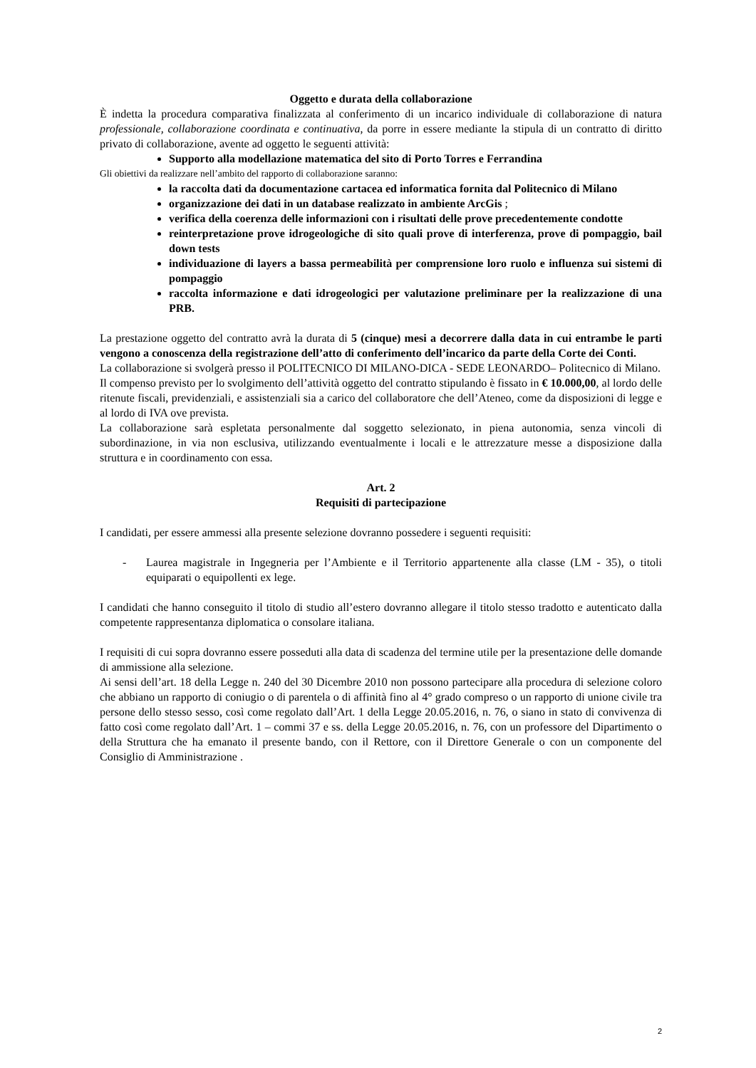Oggetto e durata della collaborazione
È indetta la procedura comparativa finalizzata al conferimento di un incarico individuale di collaborazione di natura professionale, collaborazione coordinata e continuativa, da porre in essere mediante la stipula di un contratto di diritto privato di collaborazione, avente ad oggetto le seguenti attività:
Supporto alla modellazione matematica del sito di Porto Torres e Ferrandina
Gli obiettivi da realizzare nell’ambito del rapporto di collaborazione saranno:
la raccolta dati da documentazione cartacea ed informatica fornita dal Politecnico di Milano
organizzazione dei dati in un database realizzato in ambiente ArcGis ;
verifica della coerenza delle informazioni con i risultati delle prove precedentemente condotte
reinterpretazione prove idrogeologiche di sito quali prove di interferenza, prove di pompaggio, bail down tests
individuazione di layers a bassa permeabilità per comprensione loro ruolo e influenza sui sistemi di pompaggio
raccolta informazione e dati idrogeologici per valutazione preliminare per la realizzazione di una PRB.
La prestazione oggetto del contratto avrà la durata di 5 (cinque) mesi a decorrere dalla data in cui entrambe le parti vengono a conoscenza della registrazione dell’atto di conferimento dell’incarico da parte della Corte dei Conti.
La collaborazione si svolgerà presso il POLITECNICO DI MILANO-DICA - SEDE LEONARDO– Politecnico di Milano.
Il compenso previsto per lo svolgimento dell’attività oggetto del contratto stipulando è fissato in € 10.000,00, al lordo delle ritenute fiscali, previdenziali, e assistenziali sia a carico del collaboratore che dell’Ateneo, come da disposizioni di legge e al lordo di IVA ove prevista.
La collaborazione sarà espletata personalmente dal soggetto selezionato, in piena autonomia, senza vincoli di subordinazione, in via non esclusiva, utilizzando eventualmente i locali e le attrezzature messe a disposizione dalla struttura e in coordinamento con essa.
Art. 2
Requisiti di partecipazione
I candidati, per essere ammessi alla presente selezione dovranno possedere i seguenti requisiti:
- Laurea magistrale in Ingegneria per l’Ambiente e il Territorio appartenente alla classe (LM - 35), o titoli equiparati o equipollenti ex lege.
I candidati che hanno conseguito il titolo di studio all’estero dovranno allegare il titolo stesso tradotto e autenticato dalla competente rappresentanza diplomatica o consolare italiana.
I requisiti di cui sopra dovranno essere posseduti alla data di scadenza del termine utile per la presentazione delle domande di ammissione alla selezione.
Ai sensi dell’art. 18 della Legge n. 240 del 30 Dicembre 2010 non possono partecipare alla procedura di selezione coloro che abbiano un rapporto di coniugio o di parentela o di affinità fino al 4° grado compreso o un rapporto di unione civile tra persone dello stesso sesso, così come regolato dall’Art. 1 della Legge 20.05.2016, n. 76, o siano in stato di convivenza di fatto così come regolato dall’Art. 1 – commi 37 e ss. della Legge 20.05.2016, n. 76, con un professore del Dipartimento o della Struttura che ha emanato il presente bando, con il Rettore, con il Direttore Generale o con un componente del Consiglio di Amministrazione .
2